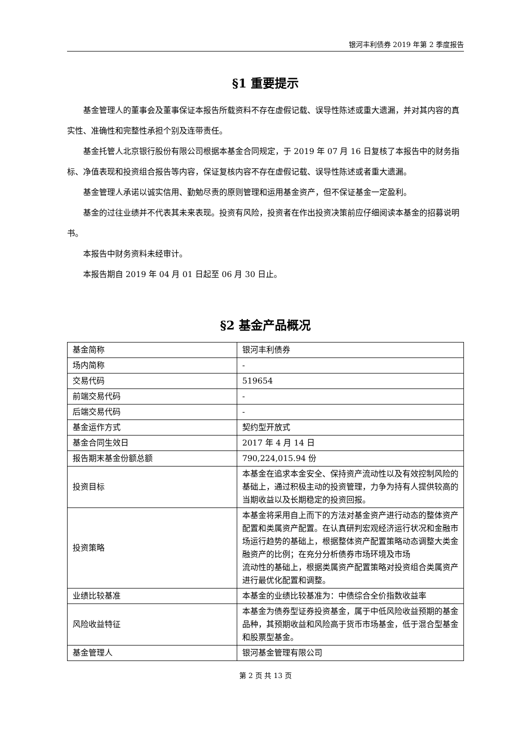银河丰利债券 2019 年第 2 季度报告
§1 重要提示
基金管理人的董事会及董事保证本报告所载资料不存在虚假记载、误导性陈述或重大遗漏，并对其内容的真实性、准确性和完整性承担个别及连带责任。
基金托管人北京银行股份有限公司根据本基金合同规定，于 2019 年 07 月 16 日复核了本报告中的财务指标、净值表现和投资组合报告等内容，保证复核内容不存在虚假记载、误导性陈述或者重大遗漏。
基金管理人承诺以诚实信用、勤勉尽责的原则管理和运用基金资产，但不保证基金一定盈利。
基金的过往业绩并不代表其未来表现。投资有风险，投资者在作出投资决策前应仔细阅读本基金的招募说明书。
本报告中财务资料未经审计。
本报告期自 2019 年 04 月 01 日起至 06 月 30 日止。
§2 基金产品概况
| 基金简称 | 银河丰利债券 |
| 场内简称 | - |
| 交易代码 | 519654 |
| 前端交易代码 | - |
| 后端交易代码 | - |
| 基金运作方式 | 契约型开放式 |
| 基金合同生效日 | 2017 年 4 月 14 日 |
| 报告期末基金份额总额 | 790,224,015.94 份 |
| 投资目标 | 本基金在追求本金安全、保持资产流动性以及有效控制风险的基础上，通过积极主动的投资管理，力争为持有人提供较高的当期收益以及长期稳定的投资回报。 |
| 投资策略 | 本基金将采用自上而下的方法对基金资产进行动态的整体资产配置和类属资产配置。在认真研判宏观经济运行状况和金融市场运行趋势的基础上，根据整体资产配置策略动态调整大类金融资产的比例；在充分分析债券市场环境及市场 流动性的基础上，根据类属资产配置策略对投资组合类属资产进行最优化配置和调整。 |
| 业绩比较基准 | 本基金的业绩比较基准为：中债综合全价指数收益率 |
| 风险收益特征 | 本基金为债券型证券投资基金，属于中低风险收益预期的基金品种，其预期收益和风险高于货币市场基金，低于混合型基金和股票型基金。 |
| 基金管理人 | 银河基金管理有限公司 |
第 2 页 共 13 页